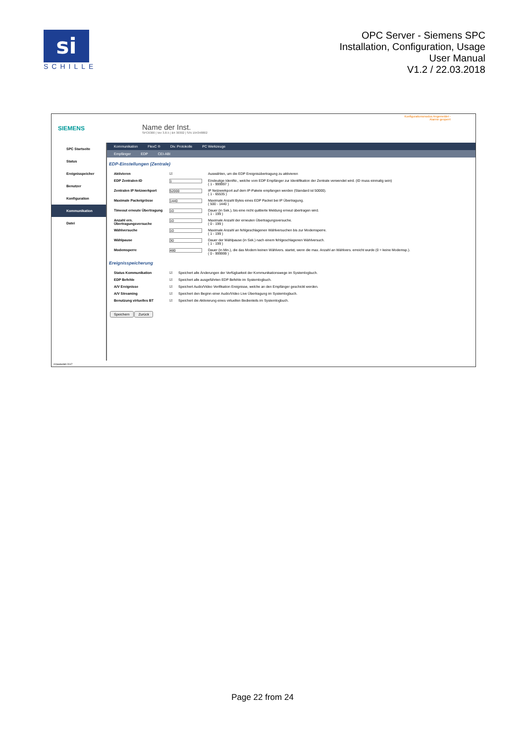si
SCHILLE
OPC Server - Siemens SPC
Installation, Configuration, Usage
User Manual
V1.2 / 22.03.2018
SIEMENS
Name der Inst.
SPC6300 | Ver 3.8.5 | B4 30302 | S/N 194348802
Konfigurationsmodus Angemeldet -
Alarme gesperrt
SPC Startseite
Status
Ereignisspeicher
Benutzer
Konfiguration
Kommunikation
Datei
Kommunikation FlexC ® Div. Protokolle PC Werkzeuge
Empfänger EDP CEI-ABI
EDP-Einstellungen (Zentrale)
| Aktivieren | ☑ | Auswählen, um die EDP Ereignisübertragung zu aktivieren |
| EDP Zentralen-ID | 1 | Eindeutige IdentNr., welche vom EDP Empfänger zur Identifikation der Zentrale verwendet wird. (ID muss einmalig sein) ( 1 - 999997 ) |
| Zentralen IP Netzwerkport | 52000 | IP Netzwerkport auf dem IP-Pakete empfangen werden (Standard ist 50000). ( 1 - 65535 ) |
| Maximale Packetgrösse | 1440 | Maximale Anzahl Bytes eines EDP Packet bei IP Übertragung. ( 500 - 1440 ) |
| Timeout erneute Übertragung | 10 | Dauer (in Sek.), bis eine nicht quittierte Meldung erneut übertragen wird. ( 1 - 199 ) |
| Anzahl ern. Übertragungsversuche | 10 | Maximale Anzahl der erneuten Übertragungsversuche. ( 0 - 199 ) |
| Wählversuche | 10 | Maximale Anzahl an fehlgeschlagenen Wählversuchen bis zur Modemsperre. ( 1 - 199 ) |
| Wählpause | 30 | Dauer der Wählpause (in Sek.) nach einem fehlgeschlagenen Wählversuch. ( 1 - 199 ) |
| Modemsperre | 480 | Dauer (in Min.), die das Modem keinen Wählvers. startet, wenn die max. Anzahl an Wählvers. erreicht wurde (0 = keine Modemsp.). ( 0 - 999999 ) |
Ereignisspeicherung
| Status Kommunikation | ☑ | Speichert alle Änderungen der Verfügbarkeit der Kommunikationswege im Systemlogbuch. |
| EDP Befehle | ☑ | Speichert alle ausgeführten EDP Befehle im Systemlogbuch. |
| A/V Ereignisse | ☑ | Speichert Audio/Video Verifikation Ereignisse, welche an den Empfänger geschickt werden. |
| A/V Streaming | ☑ | Speichert den Beginn einer Audio/Video Live Übertragung im Systemlogbuch. |
| Benutzung virtuelles BT | ☑ | Speichert die Aktivierung eines virtuellen Bedienteils im Systemlogbuch. |
Speichern Zurück
©Vanderbilt 2017
Page 22 from 24